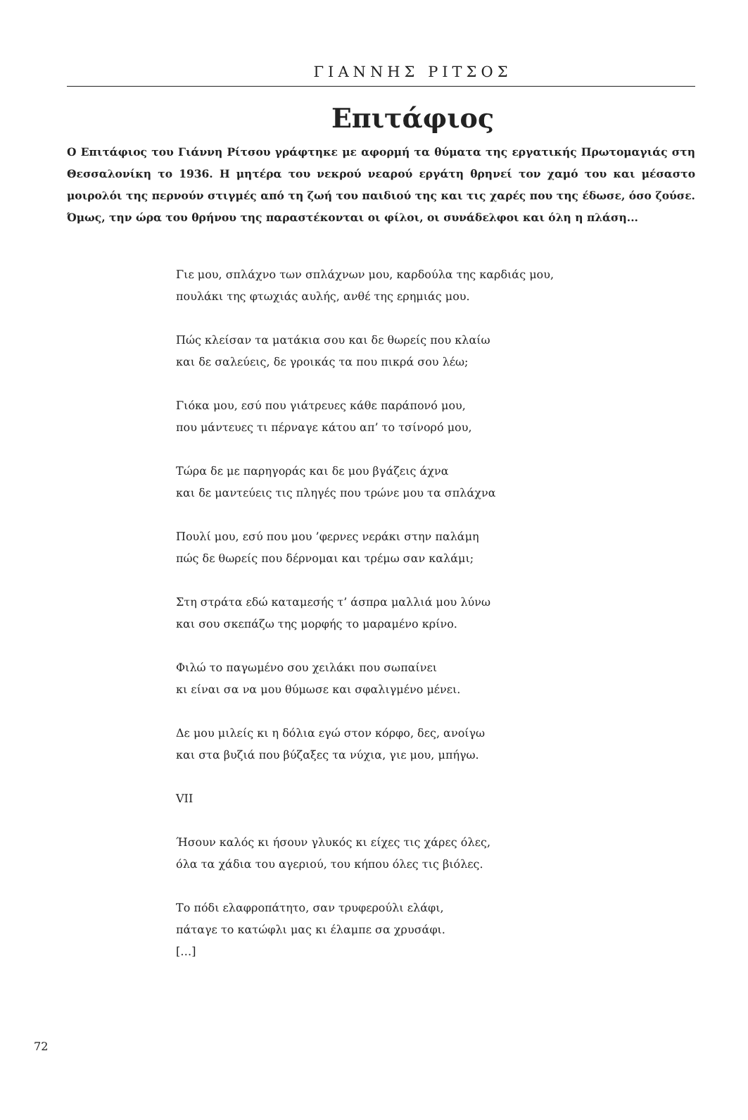ΓΙΑΝΝΗΣ ΡΙΤΣΟΣ
Επιτάφιος
Ο Επιτάφιος του Γιάννη Ρίτσου γράφτηκε με αφορμή τα θύματα της εργατικής Πρωτομαγιάς στη Θεσσαλονίκη το 1936. Η μητέρα του νεκρού νεαρού εργάτη θρηνεί τον χαμό του και μέσα­στο μοιρολόι της περνούν στιγμές από τη ζωή του παιδιού της και τις χαρές που της έδωσε, όσο ζούσε. Όμως, την ώρα του θρήνου της παραστέκονται οι φίλοι, οι συνάδελφοι και όλη η πλάση...
Γιε μου, σπλάχνο των σπλάχνων μου, καρδούλα της καρδιάς μου,
πουλάκι της φτωχιάς αυλής, ανθέ της ερημιάς μου.
Πώς κλείσαν τα ματάκια σου και δε θωρείς που κλαίω
και δε σαλεύεις, δε γροικάς τα που πικρά σου λέω;
Γιόκα μου, εσύ που γιάτρευες κάθε παράπονό μου,
που μάντευες τι πέρναγε κάτου απ’ το τσίνορό μου,
Τώρα δε με παρηγοράς και δε μου βγάζεις άχνα
και δε μαντεύεις τις πληγές που τρώνε μου τα σπλάχνα
Πουλί μου, εσύ που μου ’φερνες νεράκι στην παλάμη
πώς δε θωρείς που δέρνομαι και τρέμω σαν καλάμι;
Στη στράτα εδώ καταμεσής τ’ άσπρα μαλλιά μου λύνω
και σου σκεπάζω της μορφής το μαραμένο κρίνο.
Φιλώ το παγωμένο σου χειλάκι που σωπαίνει
κι είναι σα να μου θύμωσε και σφαλιγμένο μένει.
Δε μου μιλείς κι η δόλια εγώ στον κόρφο, δες, ανοίγω
και στα βυζιά που βύζαξες τα νύχια, γιε μου, μπήγω.
VII
Ήσουν καλός κι ήσουν γλυκός κι είχες τις χάρες όλες,
όλα τα χάδια του αγεριού, του κήπου όλες τις βιόλες.
Το πόδι ελαφροπάτητο, σαν τρυφερούλι ελάφι,
πάταγε το κατώφλι μας κι έλαμπε σα χρυσάφι.
[…]
72